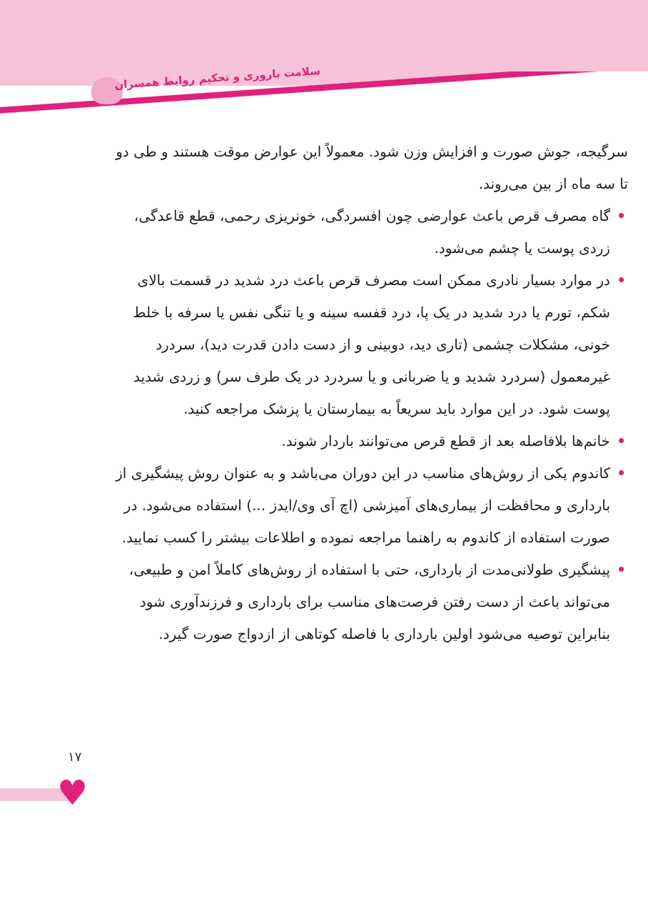سلامت باروری و تحکیم روابط همسران
سرگیجه، جوش صورت و افزایش وزن شود. معمولاً این عوارض موقت هستند و طی دو تا سه ماه از بین می‌روند.
• گاه مصرف قرص باعث عوارضی چون افسردگی، خونریزی رحمی، قطع قاعدگی، زردی پوست یا چشم می‌شود.
• در موارد بسیار نادری ممکن است مصرف قرص باعث درد شدید در قسمت بالای شکم، تورم یا درد شدید در یک پا، درد قفسه سینه و یا تنگی نفس یا سرفه با خلط خونی، مشکلات چشمی (تاری دید، دوبینی و از دست دادن قدرت دید)، سردرد غیرمعمول (سردرد شدید و یا ضربانی و یا سردرد در یک طرف سر) و زردی شدید پوست شود. در این موارد باید سریعاً به بیمارستان یا پزشک مراجعه کنید.
• خانم‌ها بلافاصله بعد از قطع قرص می‌توانند باردار شوند.
• کاندوم یکی از روش‌های مناسب در این دوران می‌باشد و به عنوان روش پیشگیری از بارداری و محافظت از بیماری‌های آمیزشی (اچ آی وی/ایدز ...) استفاده می‌شود. در صورت استفاده از کاندوم به راهنما مراجعه نموده و اطلاعات بیشتر را کسب نمایید.
• پیشگیری طولانی‌مدت از بارداری، حتی با استفاده از روش‌های کاملاً امن و طبیعی، می‌تواند باعث از دست رفتن فرصت‌های مناسب برای بارداری و فرزندآوری شود بنابراین توصیه می‌شود اولین بارداری با فاصله کوتاهی از ازدواج صورت گیرد.
۱۷
♥